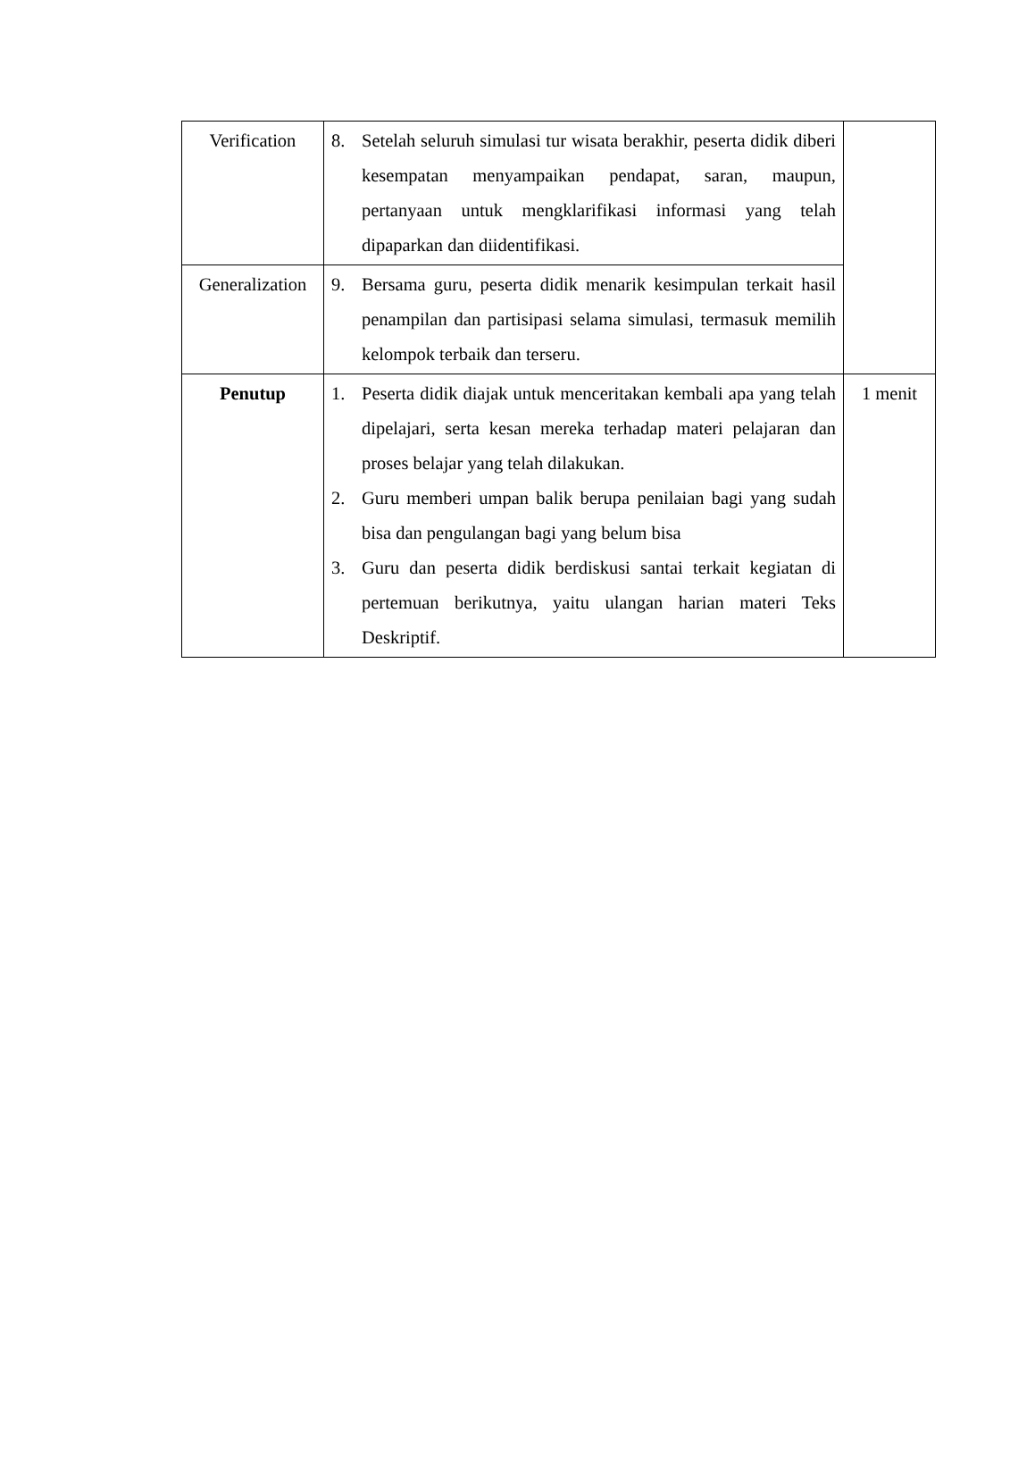| Verification | 8. Setelah seluruh simulasi tur wisata berakhir, peserta didik diberi kesempatan menyampaikan pendapat, saran, maupun, pertanyaan untuk mengklarifikasi informasi yang telah dipaparkan dan diidentifikasi. | |
| Generalization | 9. Bersama guru, peserta didik menarik kesimpulan terkait hasil penampilan dan partisipasi selama simulasi, termasuk memilih kelompok terbaik dan terseru. | |
| Penutup | 1. Peserta didik diajak untuk menceritakan kembali apa yang telah dipelajari, serta kesan mereka terhadap materi pelajaran dan proses belajar yang telah dilakukan. 2. Guru memberi umpan balik berupa penilaian bagi yang sudah bisa dan pengulangan bagi yang belum bisa 3. Guru dan peserta didik berdiskusi santai terkait kegiatan di pertemuan berikutnya, yaitu ulangan harian materi Teks Deskriptif. | 1 menit |